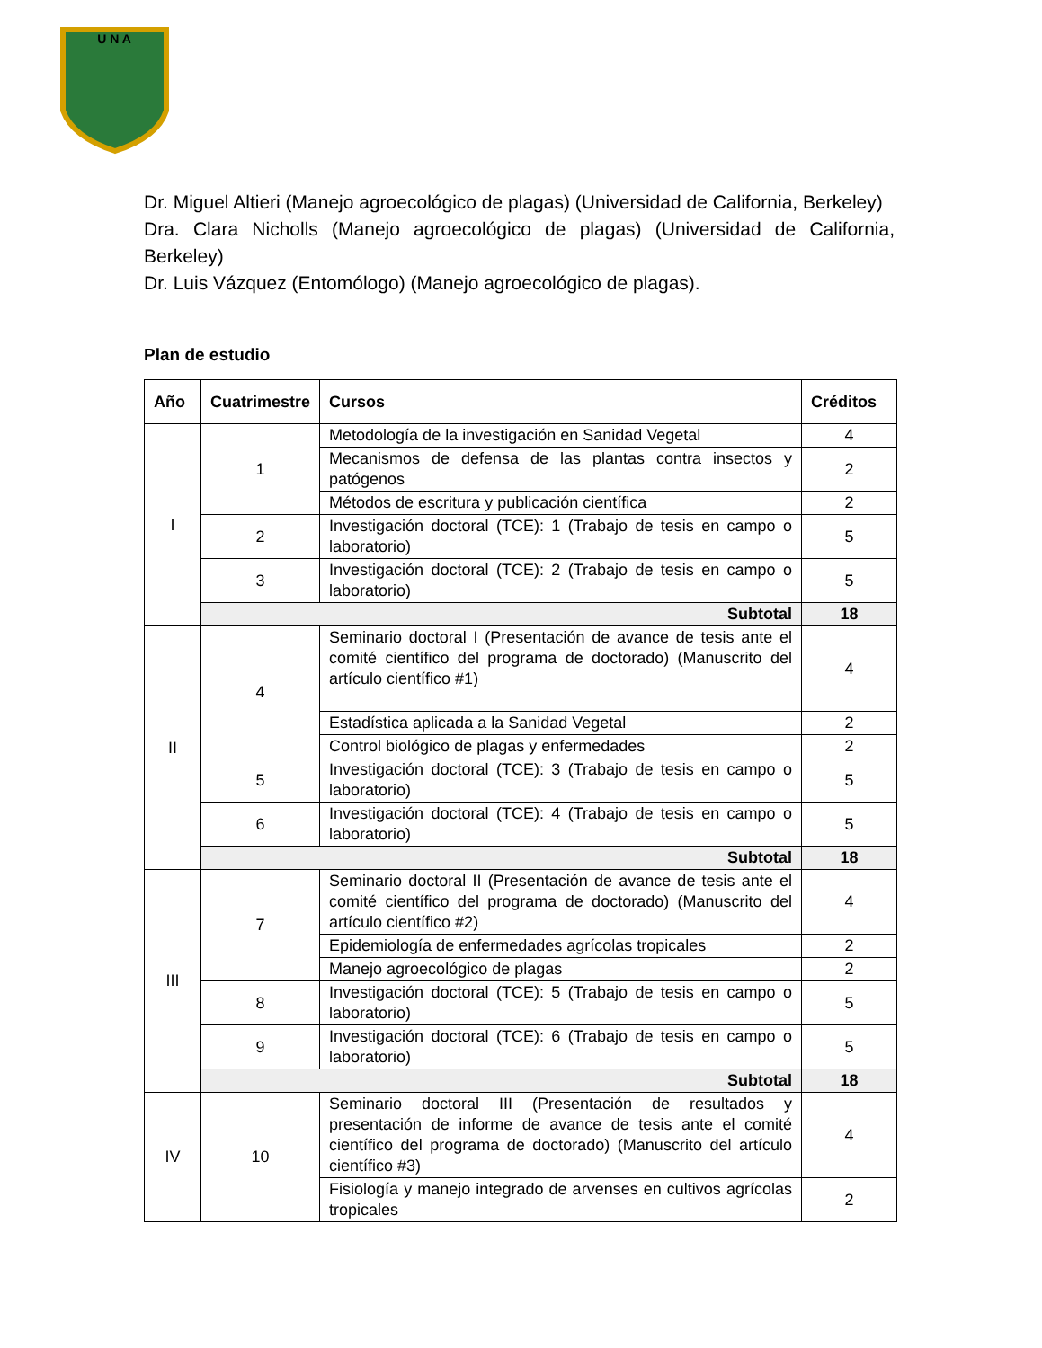U N A
Dr. Miguel Altieri (Manejo agroecológico de plagas) (Universidad de California, Berkeley)
Dra. Clara Nicholls (Manejo agroecológico de plagas) (Universidad de California, Berkeley)
Dr. Luis Vázquez (Entomólogo) (Manejo agroecológico de plagas).
Plan de estudio
| Año | Cuatrimestre | Cursos | Créditos |
| --- | --- | --- | --- |
| I | 1 | Metodología de la investigación en Sanidad Vegetal | 4 |
| | | Mecanismos de defensa de las plantas contra insectos y patógenos | 2 |
| | | Métodos de escritura y publicación científica | 2 |
| | 2 | Investigación doctoral (TCE): 1 (Trabajo de tesis en campo o laboratorio) | 5 |
| | 3 | Investigación doctoral (TCE): 2 (Trabajo de tesis en campo o laboratorio) | 5 |
| | Subtotal | | 18 |
| II | 4 | Seminario doctoral I (Presentación de avance de tesis ante el comité científico del programa de doctorado) (Manuscrito del artículo científico #1) | 4 |
| | | Estadística aplicada a la Sanidad Vegetal | 2 |
| | | Control biológico de plagas y enfermedades | 2 |
| | 5 | Investigación doctoral (TCE): 3 (Trabajo de tesis en campo o laboratorio) | 5 |
| | 6 | Investigación doctoral (TCE): 4 (Trabajo de tesis en campo o laboratorio) | 5 |
| | Subtotal | | 18 |
| III | 7 | Seminario doctoral II (Presentación de avance de tesis ante el comité científico del programa de doctorado) (Manuscrito del artículo científico #2) | 4 |
| | | Epidemiología de enfermedades agrícolas tropicales | 2 |
| | | Manejo agroecológico de plagas | 2 |
| | 8 | Investigación doctoral (TCE): 5 (Trabajo de tesis en campo o laboratorio) | 5 |
| | 9 | Investigación doctoral (TCE): 6 (Trabajo de tesis en campo o laboratorio) | 5 |
| | Subtotal | | 18 |
| IV | 10 | Seminario doctoral III (Presentación de resultados y presentación de informe de avance de tesis ante el comité científico del programa de doctorado) (Manuscrito del artículo científico #3) | 4 |
| | | Fisiología y manejo integrado de arvenses en cultivos agrícolas tropicales | 2 |